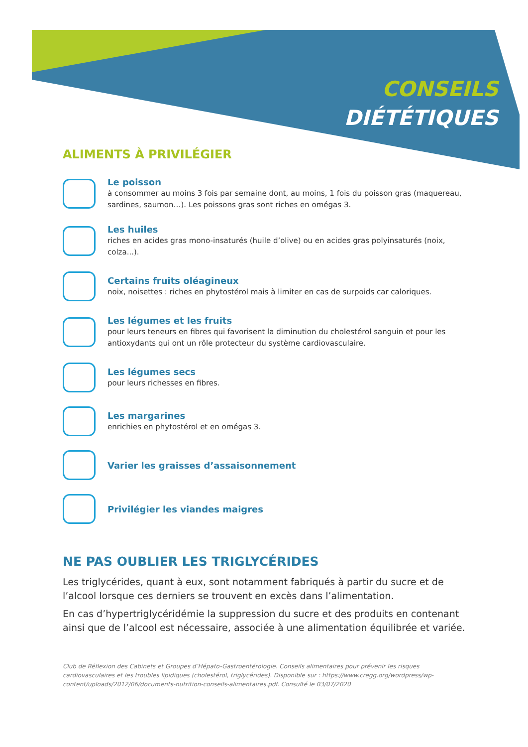CONSEILS
DIÉTÉTIQUES
ALIMENTS À PRIVILÉGIER
Le poisson
à consommer au moins 3 fois par semaine dont, au moins, 1 fois du poisson gras (maquereau, sardines, saumon…). Les poissons gras sont riches en omégas 3.
Les huiles
riches en acides gras mono-insaturés (huile d’olive) ou en acides gras polyinsaturés (noix, colza...).
Certains fruits oléagineux
noix, noisettes : riches en phytostérol mais à limiter en cas de surpoids car caloriques.
Les légumes et les fruits
pour leurs teneurs en fibres qui favorisent la diminution du cholestérol sanguin et pour les antioxydants qui ont un rôle protecteur du système cardiovasculaire.
Les légumes secs
pour leurs richesses en fibres.
Les margarines
enrichies en phytostérol et en omégas 3.
Varier les graisses d’assaisonnement
Privilégier les viandes maigres
NE PAS OUBLIER LES TRIGLYCÉRIDES
Les triglycérides, quant à eux, sont notamment fabriqués à partir du sucre et de l’alcool lorsque ces derniers se trouvent en excès dans l’alimentation.
En cas d’hypertriglycéridémie la suppression du sucre et des produits en contenant ainsi que de l’alcool est nécessaire, associée à une alimentation équilibrée et variée.
Club de Réflexion des Cabinets et Groupes d’Hépato-Gastroentérologie. Conseils alimentaires pour prévenir les risques cardiovasculaires et les troubles lipidiques (cholestérol, triglycérides). Disponible sur : https://www.cregg.org/wordpress/wp-content/uploads/2012/06/documents-nutrition-conseils-alimentaires.pdf. Consulté le 03/07/2020